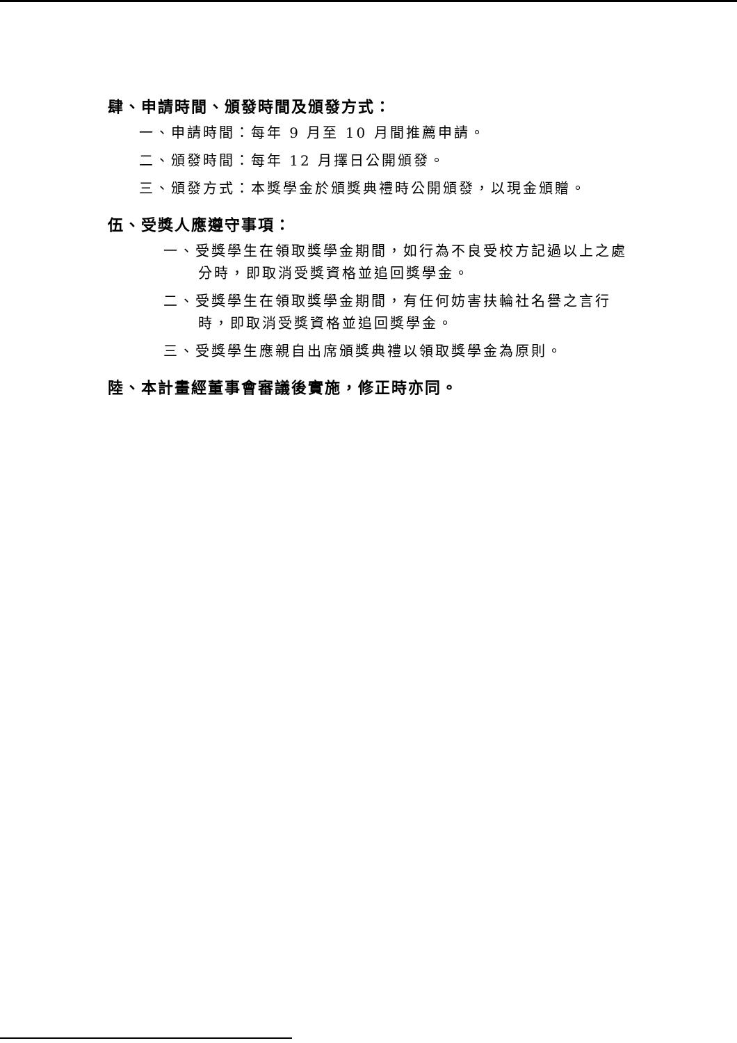肆、申請時間、頒發時間及頒發方式：
一、申請時間：每年 9 月至 10 月間推薦申請。
二、頒發時間：每年 12 月擇日公開頒發。
三、頒發方式：本獎學金於頒獎典禮時公開頒發，以現金頒贈。
伍、受獎人應遵守事項：
一、受獎學生在領取獎學金期間，如行為不良受校方記過以上之處分時，即取消受獎資格並追回獎學金。
二、受獎學生在領取獎學金期間，有任何妨害扶輪社名譽之言行時，即取消受獎資格並追回獎學金。
三、受獎學生應親自出席頒獎典禮以領取獎學金為原則。
陸、本計畫經董事會審議後實施，修正時亦同。